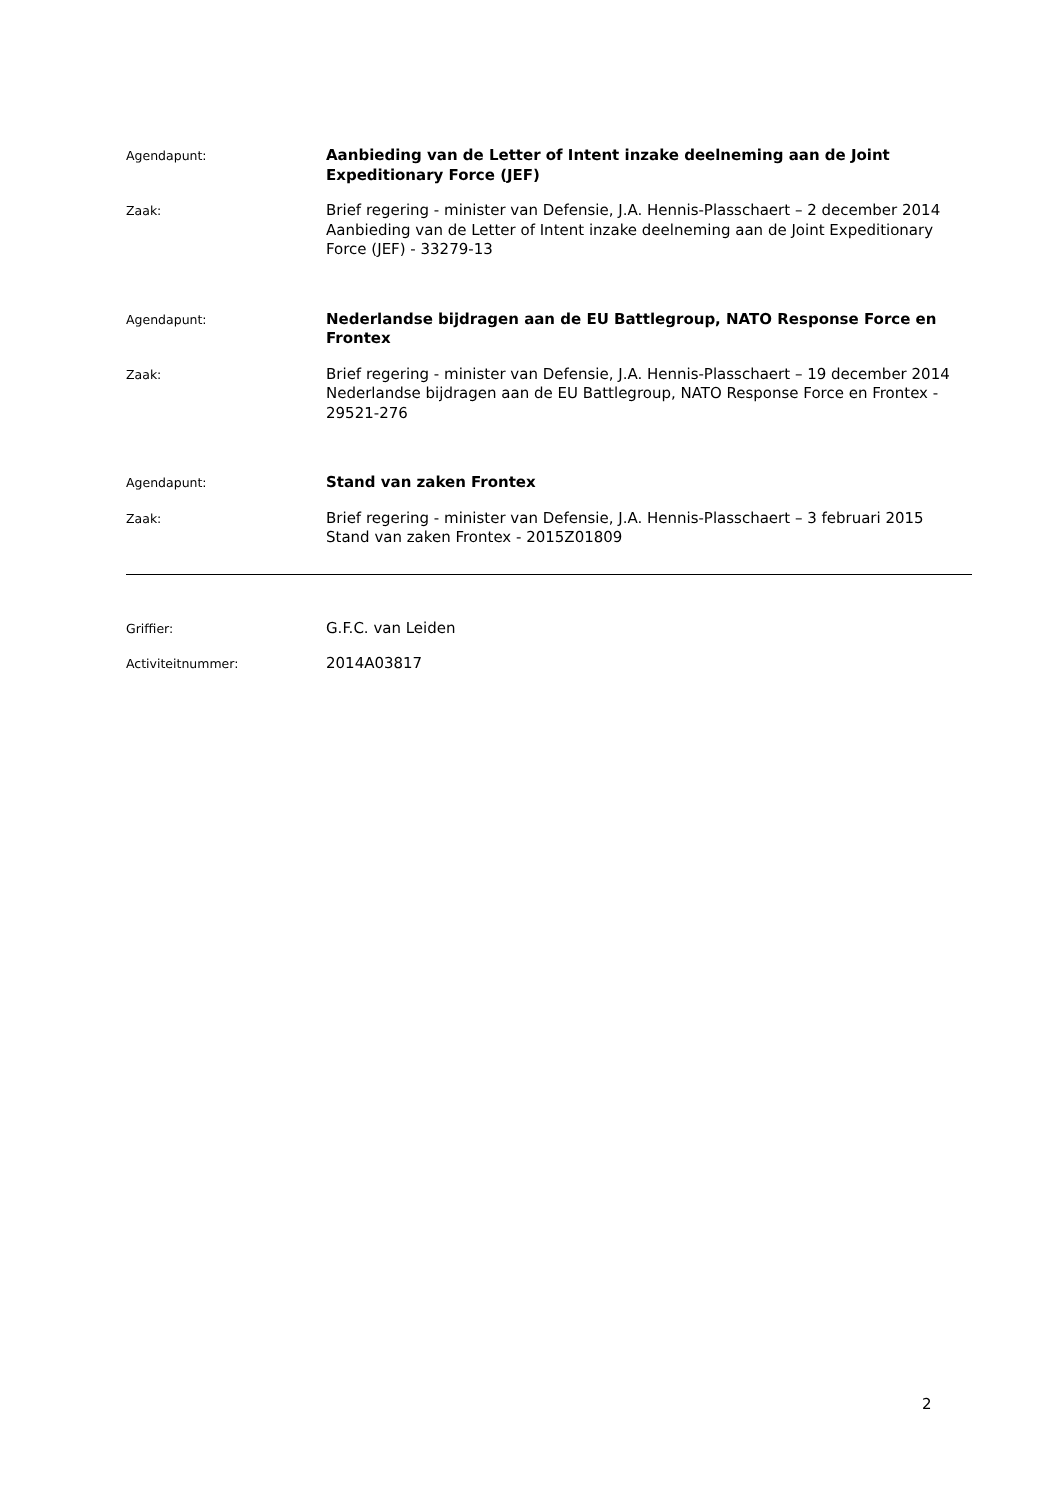Agendapunt:
Aanbieding van de Letter of Intent inzake deelneming aan de Joint Expeditionary Force (JEF)
Zaak:
Brief regering - minister van Defensie, J.A. Hennis-Plasschaert – 2 december 2014
Aanbieding van de Letter of Intent inzake deelneming aan de Joint Expeditionary Force (JEF) - 33279-13
Agendapunt:
Nederlandse bijdragen aan de EU Battlegroup, NATO Response Force en Frontex
Zaak:
Brief regering - minister van Defensie, J.A. Hennis-Plasschaert – 19 december 2014
Nederlandse bijdragen aan de EU Battlegroup, NATO Response Force en Frontex - 29521-276
Agendapunt:
Stand van zaken Frontex
Zaak:
Brief regering - minister van Defensie, J.A. Hennis-Plasschaert – 3 februari 2015
Stand van zaken Frontex - 2015Z01809
Griffier:
G.F.C. van Leiden
Activiteitnummer:
2014A03817
2